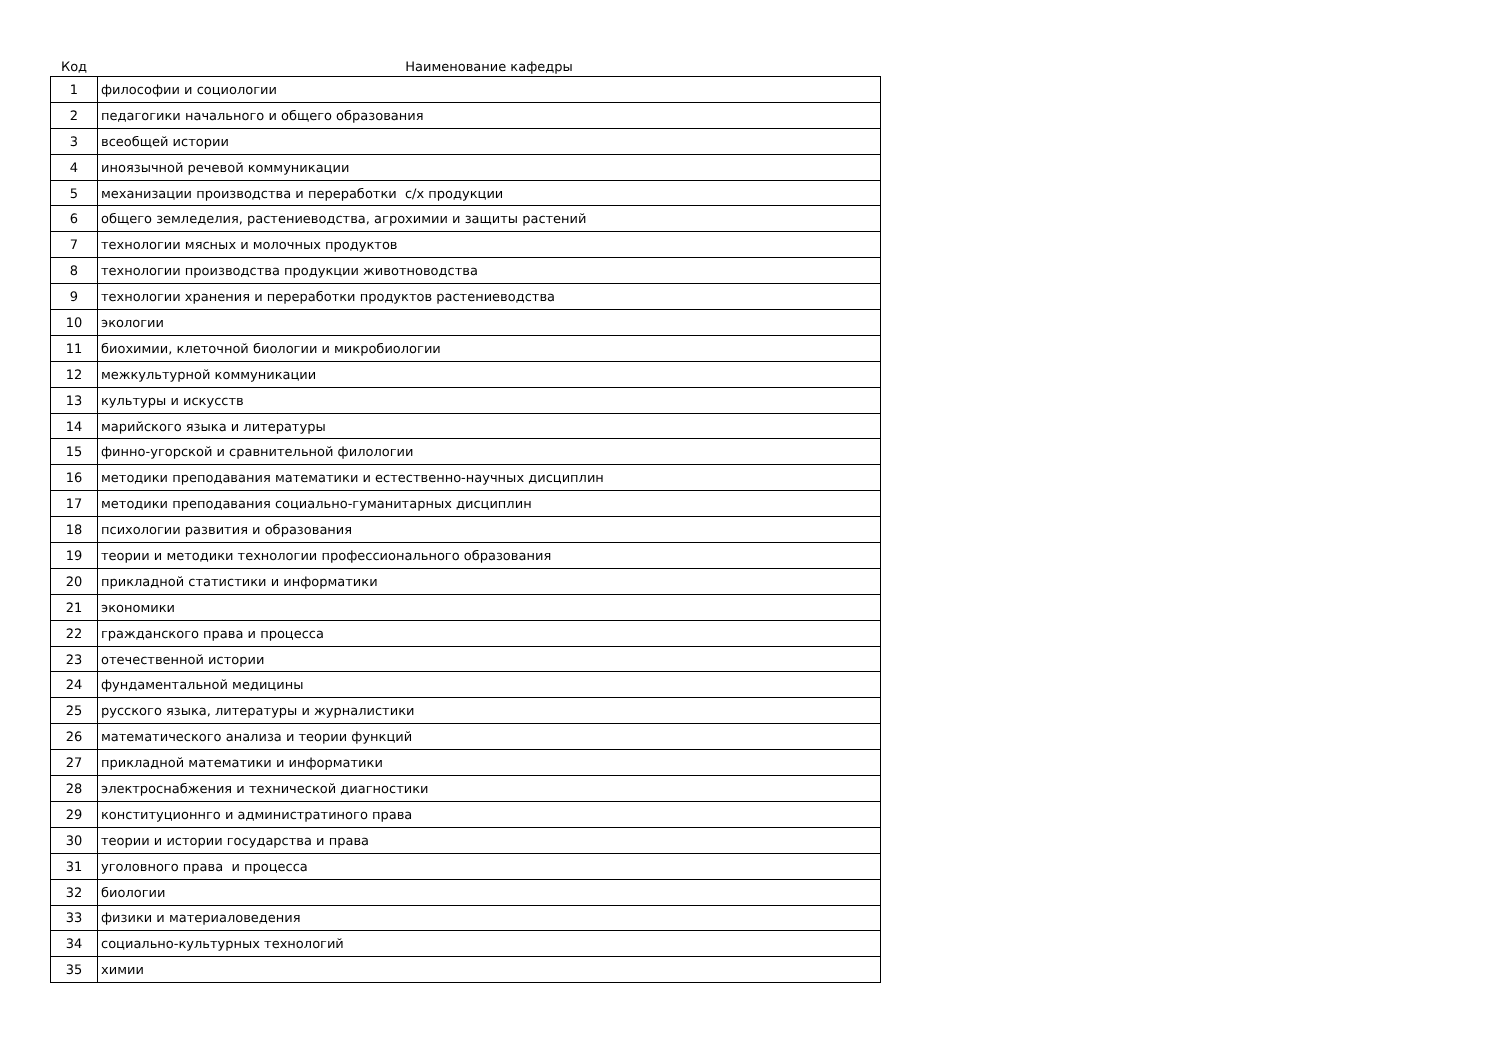| Код | Наименование кафедры |
| --- | --- |
| 1 | философии и социологии |
| 2 | педагогики начального и общего образования |
| 3 | всеобщей истории |
| 4 | иноязычной речевой коммуникации |
| 5 | механизации производства и переработки с/х продукции |
| 6 | общего земледелия, растениеводства, агрохимии и защиты растений |
| 7 | технологии мясных и молочных продуктов |
| 8 | технологии производства продукции животноводства |
| 9 | технологии хранения и переработки продуктов растениеводства |
| 10 | экологии |
| 11 | биохимии, клеточной биологии и микробиологии |
| 12 | межкультурной коммуникации |
| 13 | культуры и искусств |
| 14 | марийского языка и литературы |
| 15 | финно-угорской и сравнительной филологии |
| 16 | методики преподавания математики и естественно-научных дисциплин |
| 17 | методики преподавания социально-гуманитарных дисциплин |
| 18 | психологии развития и образования |
| 19 | теории и методики технологии профессионального образования |
| 20 | прикладной статистики и информатики |
| 21 | экономики |
| 22 | гражданского права и процесса |
| 23 | отечественной истории |
| 24 | фундаментальной медицины |
| 25 | русского языка, литературы и журналистики |
| 26 | математического анализа и теории функций |
| 27 | прикладной математики и информатики |
| 28 | электроснабжения и технической диагностики |
| 29 | конституционнго и администратиного права |
| 30 | теории и истории государства и права |
| 31 | уголовного права и процесса |
| 32 | биологии |
| 33 | физики и материаловедения |
| 34 | социально-культурных технологий |
| 35 | химии |